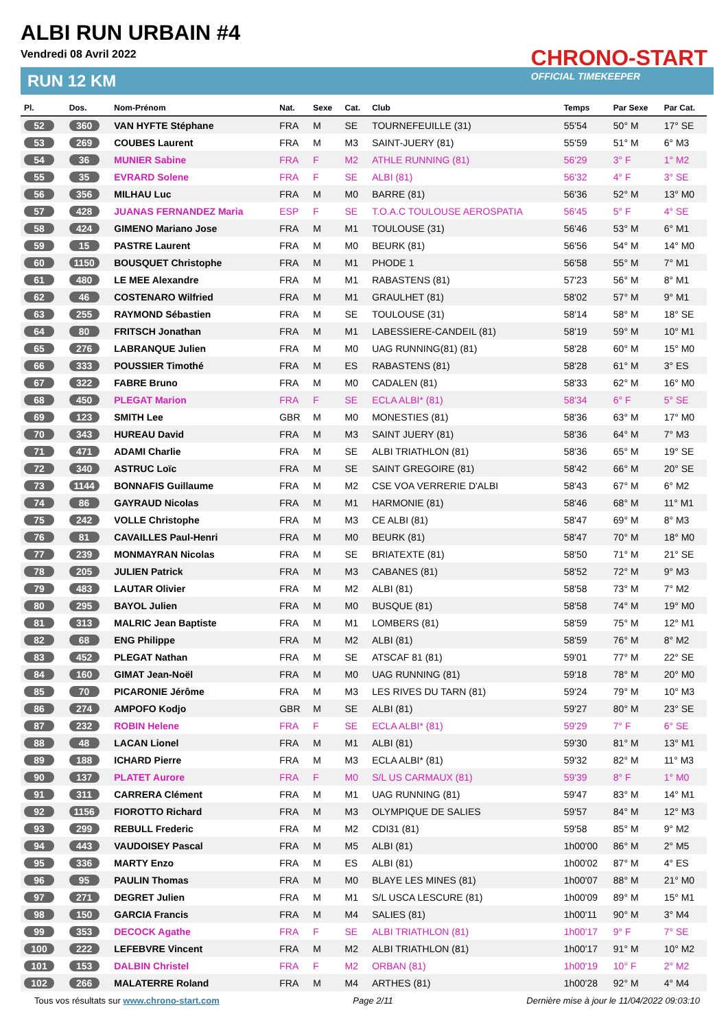ALBI RUN URBAIN #4
Vendredi 08 Avril 2022
RUN 12 KM
CHRONO-START
OFFICIAL TIMEKEEPER
| Pl. | Dos. | Nom-Prénom | Nat. | Sexe | Cat. | Club | Temps | Par Sexe | Par Cat. |
| --- | --- | --- | --- | --- | --- | --- | --- | --- | --- |
| 52 | 360 | VAN HYFTE Stéphane | FRA | M | SE | TOURNEFEUILLE (31) | 55'54 | 50° M | 17° SE |
| 53 | 269 | COUBES Laurent | FRA | M | M3 | SAINT-JUERY (81) | 55'59 | 51° M | 6° M3 |
| 54 | 36 | MUNIER Sabine | FRA | F | M2 | ATHLE RUNNING (81) | 56'29 | 3° F | 1° M2 |
| 55 | 35 | EVRARD Solene | FRA | F | SE | ALBI (81) | 56'32 | 4° F | 3° SE |
| 56 | 356 | MILHAU Luc | FRA | M | M0 | BARRE (81) | 56'36 | 52° M | 13° M0 |
| 57 | 428 | JUANAS FERNANDEZ Maria | ESP | F | SE | T.O.A.C TOULOUSE AEROSPATIA | 56'45 | 5° F | 4° SE |
| 58 | 424 | GIMENO Mariano Jose | FRA | M | M1 | TOULOUSE (31) | 56'46 | 53° M | 6° M1 |
| 59 | 15 | PASTRE Laurent | FRA | M | M0 | BEURK (81) | 56'56 | 54° M | 14° M0 |
| 60 | 1150 | BOUSQUET Christophe | FRA | M | M1 | PHODE 1 | 56'58 | 55° M | 7° M1 |
| 61 | 480 | LE MEE Alexandre | FRA | M | M1 | RABASTENS (81) | 57'23 | 56° M | 8° M1 |
| 62 | 46 | COSTENARO Wilfried | FRA | M | M1 | GRAULHET (81) | 58'02 | 57° M | 9° M1 |
| 63 | 255 | RAYMOND Sébastien | FRA | M | SE | TOULOUSE (31) | 58'14 | 58° M | 18° SE |
| 64 | 80 | FRITSCH Jonathan | FRA | M | M1 | LABESSIERE-CANDEIL (81) | 58'19 | 59° M | 10° M1 |
| 65 | 276 | LABRANQUE Julien | FRA | M | M0 | UAG RUNNING(81) (81) | 58'28 | 60° M | 15° M0 |
| 66 | 333 | POUSSIER Timothé | FRA | M | ES | RABASTENS (81) | 58'28 | 61° M | 3° ES |
| 67 | 322 | FABRE Bruno | FRA | M | M0 | CADALEN (81) | 58'33 | 62° M | 16° M0 |
| 68 | 450 | PLEGAT Marion | FRA | F | SE | ECLA ALBI* (81) | 58'34 | 6° F | 5° SE |
| 69 | 123 | SMITH Lee | GBR | M | M0 | MONESTIES (81) | 58'36 | 63° M | 17° M0 |
| 70 | 343 | HUREAU David | FRA | M | M3 | SAINT JUERY (81) | 58'36 | 64° M | 7° M3 |
| 71 | 471 | ADAMI Charlie | FRA | M | SE | ALBI TRIATHLON (81) | 58'36 | 65° M | 19° SE |
| 72 | 340 | ASTRUC Loïc | FRA | M | SE | SAINT GREGOIRE (81) | 58'42 | 66° M | 20° SE |
| 73 | 1144 | BONNAFIS Guillaume | FRA | M | M2 | CSE VOA VERRERIE D'ALBI | 58'43 | 67° M | 6° M2 |
| 74 | 86 | GAYRAUD Nicolas | FRA | M | M1 | HARMONIE (81) | 58'46 | 68° M | 11° M1 |
| 75 | 242 | VOLLE Christophe | FRA | M | M3 | CE ALBI (81) | 58'47 | 69° M | 8° M3 |
| 76 | 81 | CAVAILLES Paul-Henri | FRA | M | M0 | BEURK (81) | 58'47 | 70° M | 18° M0 |
| 77 | 239 | MONMAYRAN Nicolas | FRA | M | SE | BRIATEXTE (81) | 58'50 | 71° M | 21° SE |
| 78 | 205 | JULIEN Patrick | FRA | M | M3 | CABANES (81) | 58'52 | 72° M | 9° M3 |
| 79 | 483 | LAUTAR Olivier | FRA | M | M2 | ALBI (81) | 58'58 | 73° M | 7° M2 |
| 80 | 295 | BAYOL Julien | FRA | M | M0 | BUSQUE (81) | 58'58 | 74° M | 19° M0 |
| 81 | 313 | MALRIC Jean Baptiste | FRA | M | M1 | LOMBERS (81) | 58'59 | 75° M | 12° M1 |
| 82 | 68 | ENG Philippe | FRA | M | M2 | ALBI (81) | 58'59 | 76° M | 8° M2 |
| 83 | 452 | PLEGAT Nathan | FRA | M | SE | ATSCAF 81 (81) | 59'01 | 77° M | 22° SE |
| 84 | 160 | GIMAT Jean-Noël | FRA | M | M0 | UAG RUNNING (81) | 59'18 | 78° M | 20° M0 |
| 85 | 70 | PICARONIE Jérôme | FRA | M | M3 | LES RIVES DU TARN (81) | 59'24 | 79° M | 10° M3 |
| 86 | 274 | AMPOFO Kodjo | GBR | M | SE | ALBI (81) | 59'27 | 80° M | 23° SE |
| 87 | 232 | ROBIN Helene | FRA | F | SE | ECLA ALBI* (81) | 59'29 | 7° F | 6° SE |
| 88 | 48 | LACAN Lionel | FRA | M | M1 | ALBI (81) | 59'30 | 81° M | 13° M1 |
| 89 | 188 | ICHARD Pierre | FRA | M | M3 | ECLA ALBI* (81) | 59'32 | 82° M | 11° M3 |
| 90 | 137 | PLATET Aurore | FRA | F | M0 | S/L US CARMAUX (81) | 59'39 | 8° F | 1° M0 |
| 91 | 311 | CARRERA Clément | FRA | M | M1 | UAG RUNNING (81) | 59'47 | 83° M | 14° M1 |
| 92 | 1156 | FIOROTTO Richard | FRA | M | M3 | OLYMPIQUE DE SALIES | 59'57 | 84° M | 12° M3 |
| 93 | 299 | REBULL Frederic | FRA | M | M2 | CDI31 (81) | 59'58 | 85° M | 9° M2 |
| 94 | 443 | VAUDOISEY Pascal | FRA | M | M5 | ALBI (81) | 1h00'00 | 86° M | 2° M5 |
| 95 | 336 | MARTY Enzo | FRA | M | ES | ALBI (81) | 1h00'02 | 87° M | 4° ES |
| 96 | 95 | PAULIN Thomas | FRA | M | M0 | BLAYE LES MINES (81) | 1h00'07 | 88° M | 21° M0 |
| 97 | 271 | DEGRET Julien | FRA | M | M1 | S/L USCA LESCURE (81) | 1h00'09 | 89° M | 15° M1 |
| 98 | 150 | GARCIA Francis | FRA | M | M4 | SALIES (81) | 1h00'11 | 90° M | 3° M4 |
| 99 | 353 | DECOCK Agathe | FRA | F | SE | ALBI TRIATHLON (81) | 1h00'17 | 9° F | 7° SE |
| 100 | 222 | LEFEBVRE Vincent | FRA | M | M2 | ALBI TRIATHLON (81) | 1h00'17 | 91° M | 10° M2 |
| 101 | 153 | DALBIN Christel | FRA | F | M2 | ORBAN (81) | 1h00'19 | 10° F | 2° M2 |
| 102 | 266 | MALATERRE Roland | FRA | M | M4 | ARTHES (81) | 1h00'28 | 92° M | 4° M4 |
Tous vos résultats sur www.chrono-start.com Page 2/11 Dernière mise à jour le 11/04/2022 09:03:10